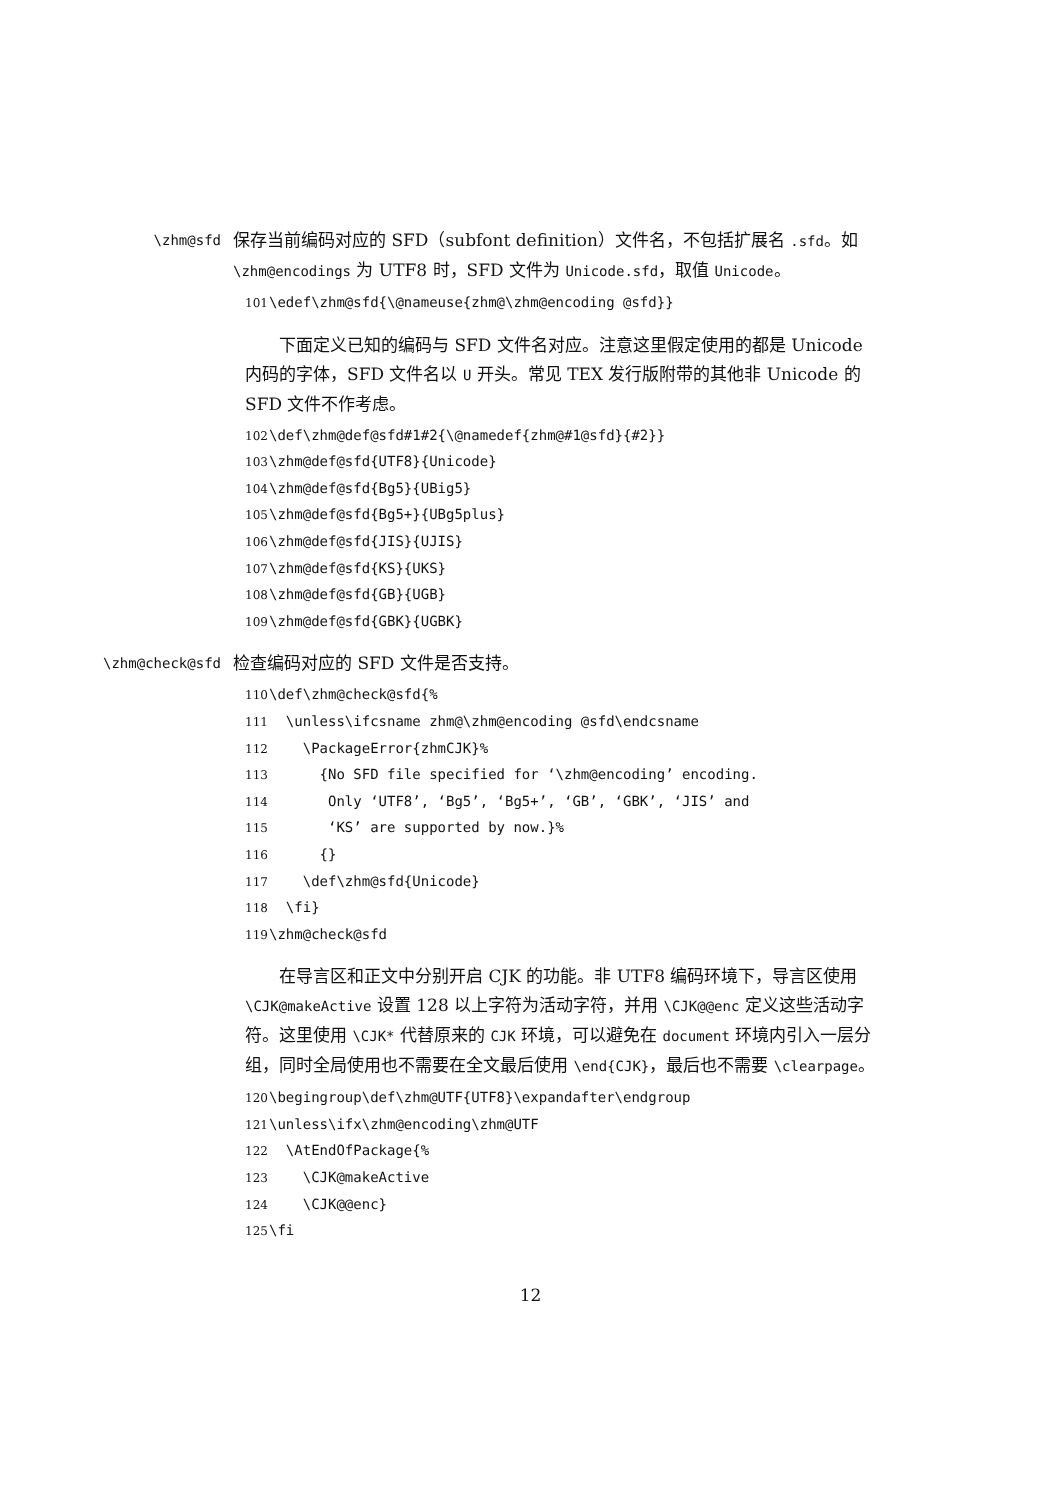\zhm@sfd
保存当前编码对应的 SFD（subfont definition）文件名，不包括扩展名 .sfd。如 \zhm@encodings 为 UTF8 时，SFD 文件为 Unicode.sfd，取值 Unicode。
101 \edef\zhm@sfd{\@nameuse{zhm@\zhm@encoding @sfd}}
下面定义已知的编码与 SFD 文件名对应。注意这里假定使用的都是 Unicode 内码的字体，SFD 文件名以 U 开头。常见 TEX 发行版附带的其他非 Unicode 的 SFD 文件不作考虑。
102 \def\zhm@def@sfd#1#2{\@namedef{zhm@#1@sfd}{#2}} 103 \zhm@def@sfd{UTF8}{Unicode} 104 \zhm@def@sfd{Bg5}{UBig5} 105 \zhm@def@sfd{Bg5+}{UBg5plus} 106 \zhm@def@sfd{JIS}{UJIS} 107 \zhm@def@sfd{KS}{UKS} 108 \zhm@def@sfd{GB}{UGB} 109 \zhm@def@sfd{GBK}{UGBK}
\zhm@check@sfd
检查编码对应的 SFD 文件是否支持。
110 \def\zhm@check@sfd{% 111 \unless\ifcsname zhm@\zhm@encoding @sfd\endcsname 112 \PackageError{zhmCJK}% 113 {No SFD file specified for ‘\zhm@encoding’ encoding. 114 Only ‘UTF8’, ‘Bg5’, ‘Bg5+’, ‘GB’, ‘GBK’, ‘JIS’ and 115 ‘KS’ are supported by now.}% 116 {} 117 \def\zhm@sfd{Unicode} 118 \fi} 119 \zhm@check@sfd
在导言区和正文中分别开启 CJK 的功能。非 UTF8 编码环境下，导言区使用 \CJK@makeActive 设置 128 以上字符为活动字符，并用 \CJK@@enc 定义这些活动字符。这里使用 \CJK* 代替原来的 CJK 环境，可以避免在 document 环境内引入一层分组，同时全局使用也不需要在全文最后使用 \end{CJK}，最后也不需要 \clearpage。
120 \begingroup\def\zhm@UTF{UTF8}\expandafter\endgroup 121 \unless\ifx\zhm@encoding\zhm@UTF 122 \AtEndOfPackage{% 123 \CJK@makeActive 124 \CJK@@enc} 125 \fi
12